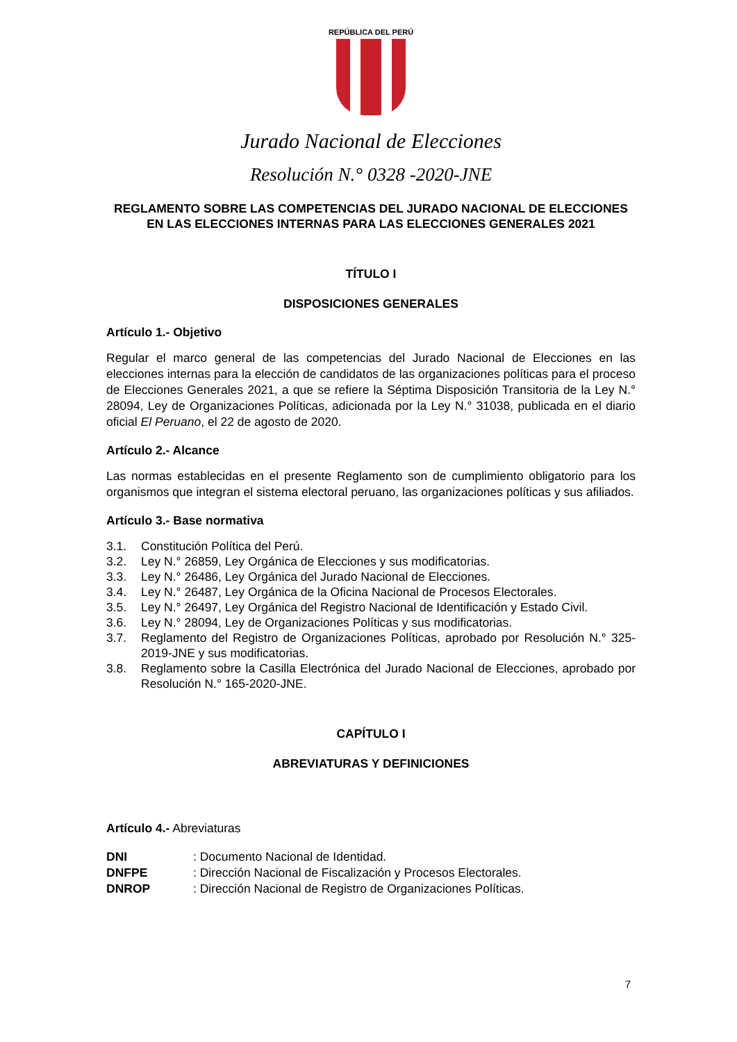REPÚBLICA DEL PERÚ
Jurado Nacional de Elecciones
Resolución N.° 0328 -2020-JNE
REGLAMENTO SOBRE LAS COMPETENCIAS DEL JURADO NACIONAL DE ELECCIONES EN LAS ELECCIONES INTERNAS PARA LAS ELECCIONES GENERALES 2021
TÍTULO I
DISPOSICIONES GENERALES
Artículo 1.- Objetivo
Regular el marco general de las competencias del Jurado Nacional de Elecciones en las elecciones internas para la elección de candidatos de las organizaciones políticas para el proceso de Elecciones Generales 2021, a que se refiere la Séptima Disposición Transitoria de la Ley N.° 28094, Ley de Organizaciones Políticas, adicionada por la Ley N.° 31038, publicada en el diario oficial El Peruano, el 22 de agosto de 2020.
Artículo 2.- Alcance
Las normas establecidas en el presente Reglamento son de cumplimiento obligatorio para los organismos que integran el sistema electoral peruano, las organizaciones políticas y sus afiliados.
Artículo 3.- Base normativa
3.1. Constitución Política del Perú.
3.2. Ley N.° 26859, Ley Orgánica de Elecciones y sus modificatorias.
3.3. Ley N.° 26486, Ley Orgánica del Jurado Nacional de Elecciones.
3.4. Ley N.° 26487, Ley Orgánica de la Oficina Nacional de Procesos Electorales.
3.5. Ley N.° 26497, Ley Orgánica del Registro Nacional de Identificación y Estado Civil.
3.6. Ley N.° 28094, Ley de Organizaciones Políticas y sus modificatorias.
3.7. Reglamento del Registro de Organizaciones Políticas, aprobado por Resolución N.° 325-2019-JNE y sus modificatorias.
3.8. Reglamento sobre la Casilla Electrónica del Jurado Nacional de Elecciones, aprobado por Resolución N.° 165-2020-JNE.
CAPÍTULO I
ABREVIATURAS Y DEFINICIONES
Artículo 4.- Abreviaturas
DNI : Documento Nacional de Identidad.
DNFPE : Dirección Nacional de Fiscalización y Procesos Electorales.
DNROP : Dirección Nacional de Registro de Organizaciones Políticas.
7